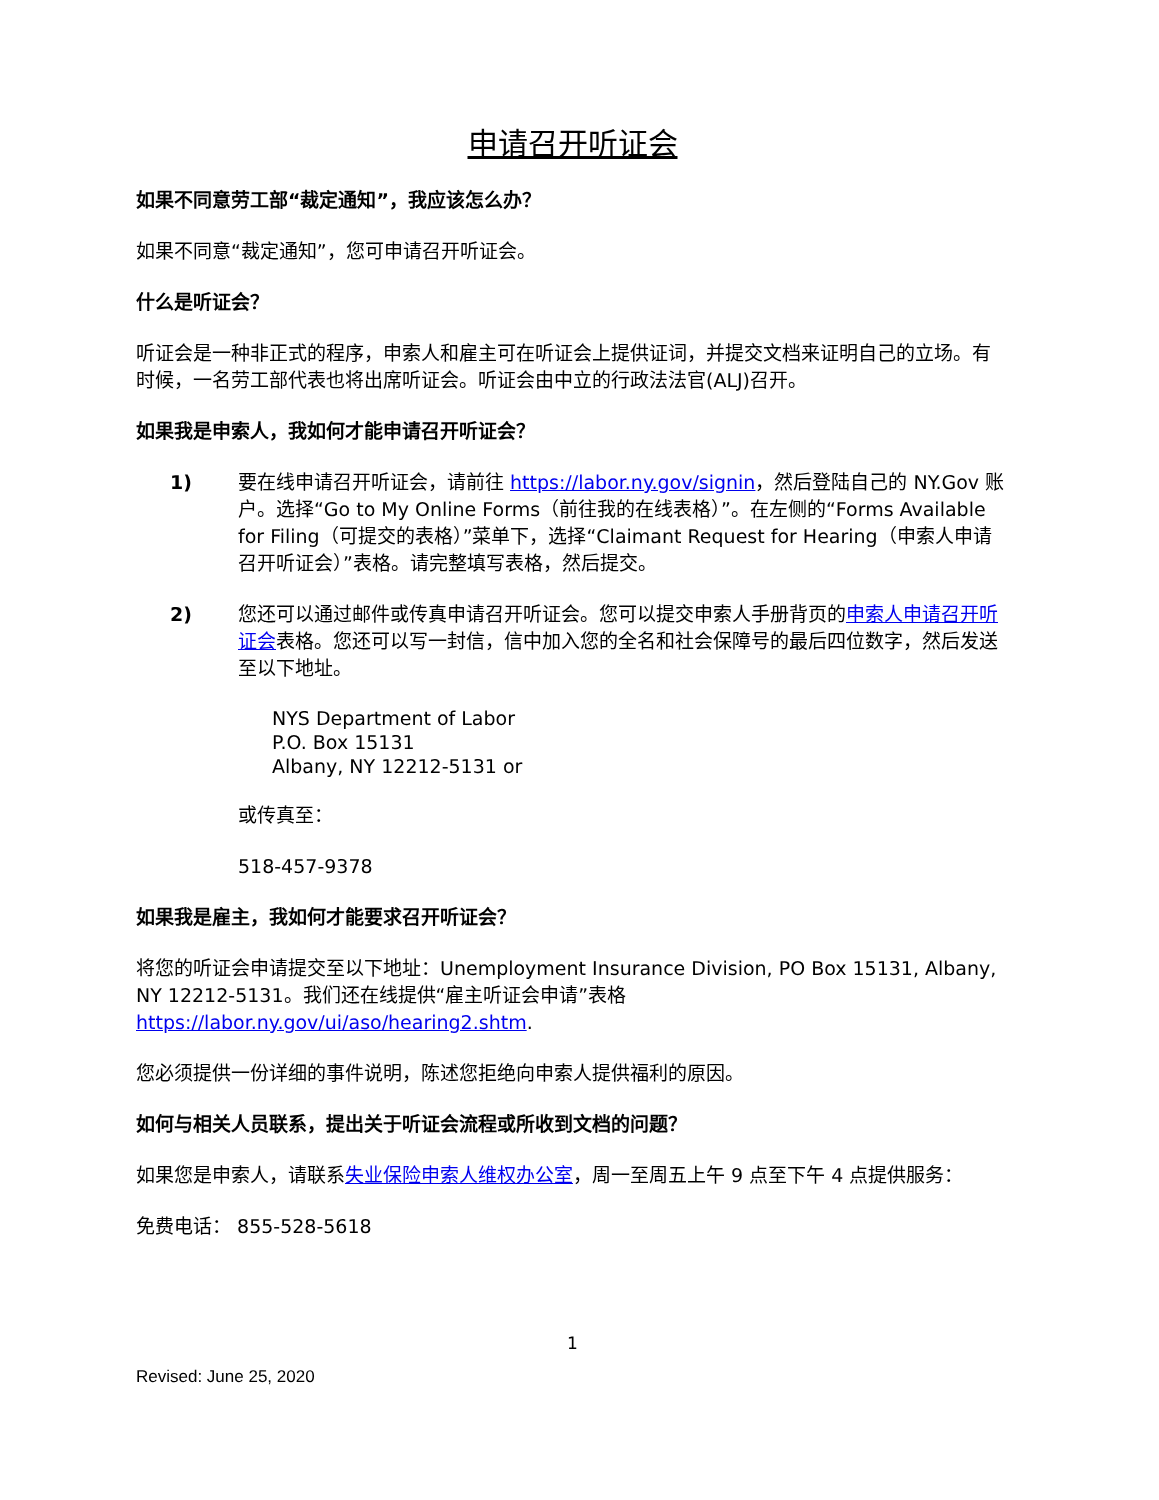申请召开听证会
如果不同意劳工部“裁定通知”，我应该怎么办？
如果不同意“裁定通知”，您可申请召开听证会。
什么是听证会？
听证会是一种非正式的程序，申索人和雇主可在听证会上提供证词，并提交文档来证明自己的立场。有时候，一名劳工部代表也将出席听证会。听证会由中立的行政法法官(ALJ)召开。
如果我是申索人，我如何才能申请召开听证会？
1) 要在线申请召开听证会，请前往 https://labor.ny.gov/signin，然后登陆自己的 NY.Gov 账户。选择“Go to My Online Forms（前往我的在线表格）”。在左侧的“Forms Available for Filing（可提交的表格）”菜单下，选择“Claimant Request for Hearing（申索人申请召开听证会）”表格。请完整填写表格，然后提交。
2) 您还可以通过邮件或传真申请召开听证会。您可以提交申索人手册背页的申索人申请召开听证会表格。您还可以写一封信，信中加入您的全名和社会保障号的最后四位数字，然后发送至以下地址。
NYS Department of Labor
P.O. Box 15131
Albany, NY 12212-5131 or
或传真至：
518-457-9378
如果我是雇主，我如何才能要求召开听证会？
将您的听证会申请提交至以下地址：Unemployment Insurance Division, PO Box 15131, Albany, NY 12212-5131。我们还在线提供“雇主听证会申请”表格 https://labor.ny.gov/ui/aso/hearing2.shtm.
您必须提供一份详细的事件说明，陈述您拒绝向申索人提供福利的原因。
如何与相关人员联系，提出关于听证会流程或所收到文档的问题？
如果您是申索人，请联系失业保险申索人维权办公室，周一至周五上午 9 点至下午 4 点提供服务：
免费电话： 855-528-5618
1
Revised: June 25, 2020